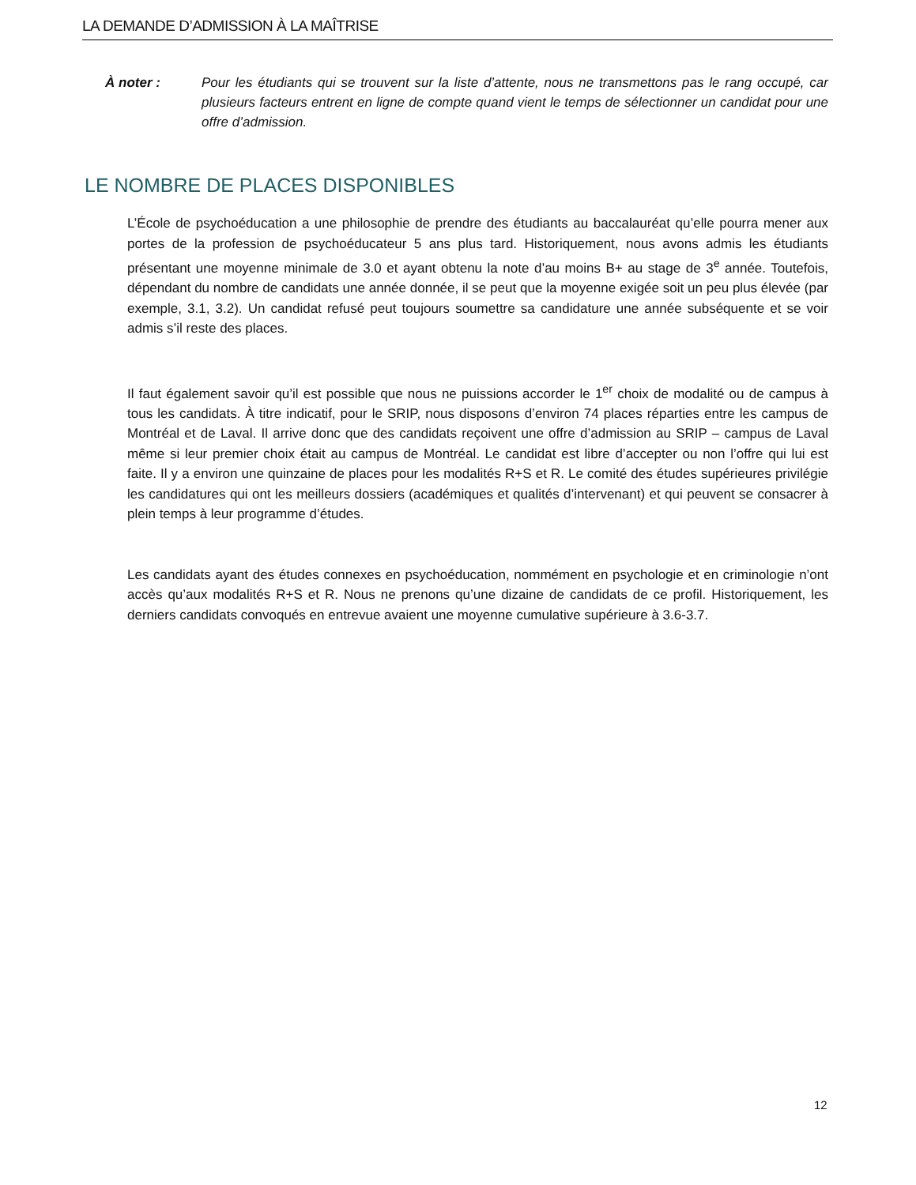LA DEMANDE D’ADMISSION À LA MAÎTRISE
À noter : Pour les étudiants qui se trouvent sur la liste d’attente, nous ne transmettons pas le rang occupé, car plusieurs facteurs entrent en ligne de compte quand vient le temps de sélectionner un candidat pour une offre d’admission.
LE NOMBRE DE PLACES DISPONIBLES
L’École de psychoéducation a une philosophie de prendre des étudiants au baccalauréat qu’elle pourra mener aux portes de la profession de psychoéducateur 5 ans plus tard. Historiquement, nous avons admis les étudiants présentant une moyenne minimale de 3.0 et ayant obtenu la note d’au moins B+ au stage de 3<sup>e</sup> année. Toutefois, dépendant du nombre de candidats une année donnée, il se peut que la moyenne exigée soit un peu plus élevée (par exemple, 3.1, 3.2). Un candidat refusé peut toujours soumettre sa candidature une année subséquente et se voir admis s’il reste des places.
Il faut également savoir qu’il est possible que nous ne puissions accorder le 1<sup>er</sup> choix de modalité ou de campus à tous les candidats. À titre indicatif, pour le SRIP, nous disposons d’environ 74 places réparties entre les campus de Montréal et de Laval. Il arrive donc que des candidats reçoivent une offre d’admission au SRIP – campus de Laval même si leur premier choix était au campus de Montréal. Le candidat est libre d’accepter ou non l’offre qui lui est faite. Il y a environ une quinzaine de places pour les modalités R+S et R. Le comité des études supérieures privilégie les candidatures qui ont les meilleurs dossiers (académiques et qualités d’intervenant) et qui peuvent se consacrer à plein temps à leur programme d’études.
Les candidats ayant des études connexes en psychoéducation, nommément en psychologie et en criminologie n’ont accès qu’aux modalités R+S et R. Nous ne prenons qu’une dizaine de candidats de ce profil. Historiquement, les derniers candidats convoqués en entrevue avaient une moyenne cumulative supérieure à 3.6-3.7.
12